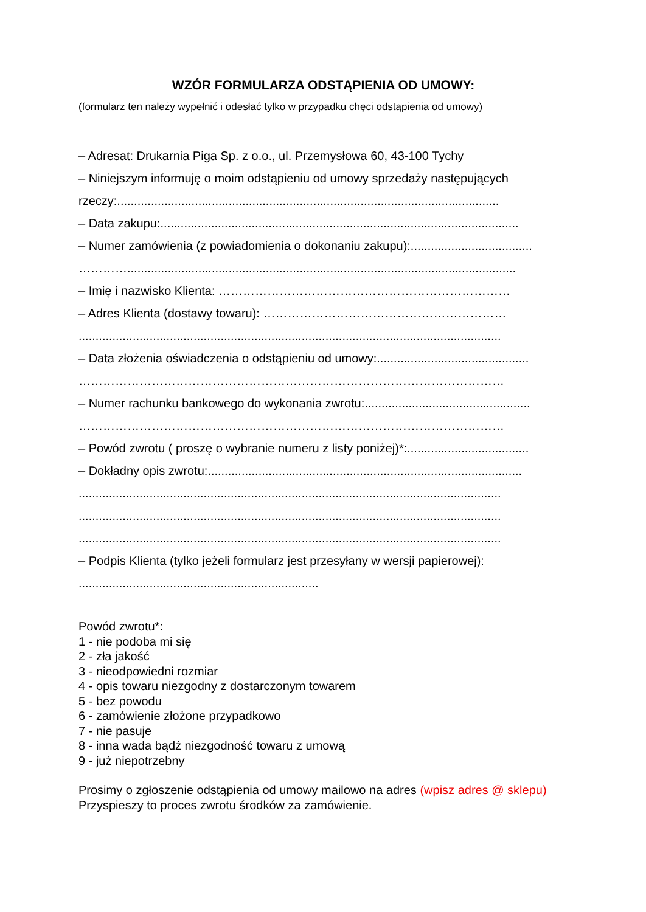WZÓR FORMULARZA ODSTĄPIENIA OD UMOWY:
(formularz ten należy wypełnić i odesłać tylko w przypadku chęci odstąpienia od umowy)
– Adresat: Drukarnia Piga Sp. z o.o., ul. Przemysłowa 60, 43-100 Tychy
– Niniejszym informuję o moim odstąpieniu od umowy sprzedaży następujących
rzeczy:.................................................................................................................
– Data zakupu:..........................................................................................................
– Numer zamówienia (z powiadomienia o dokonaniu zakupu):....................................
…………...................................................................................................................
– Imię i nazwisko Klienta: ………………………………………………………………
– Adres Klienta (dostawy towaru): ……………………………………………………
.............................................................................................................................
– Data złożenia oświadczenia o odstąpieniu od umowy:.............................................
……………………………………………………………………………………………
– Numer rachunku bankowego do wykonania zwrotu:.................................................
……………………………………………………………………………………………
– Powód zwrotu ( proszę o wybranie numeru z listy poniżej)*:....................................
– Dokładny opis zwrotu:.............................................................................................
.............................................................................................................................
.............................................................................................................................
.............................................................................................................................
– Podpis Klienta (tylko jeżeli formularz jest przesyłany w wersji papierowej):
.......................................................................
Powód zwrotu*:
1 - nie podoba mi się
2 - zła jakość
3 - nieodpowiedni rozmiar
4 - opis towaru niezgodny z dostarczonym towarem
5 - bez powodu
6 - zamówienie złożone przypadkowo
7 - nie pasuje
8 - inna wada bądź niezgodność towaru z umową
9 - już niepotrzebny
Prosimy o zgłoszenie odstąpienia od umowy mailowo na adres (wpisz adres @ sklepu)
Przyspieszy to proces zwrotu środków za zamówienie.